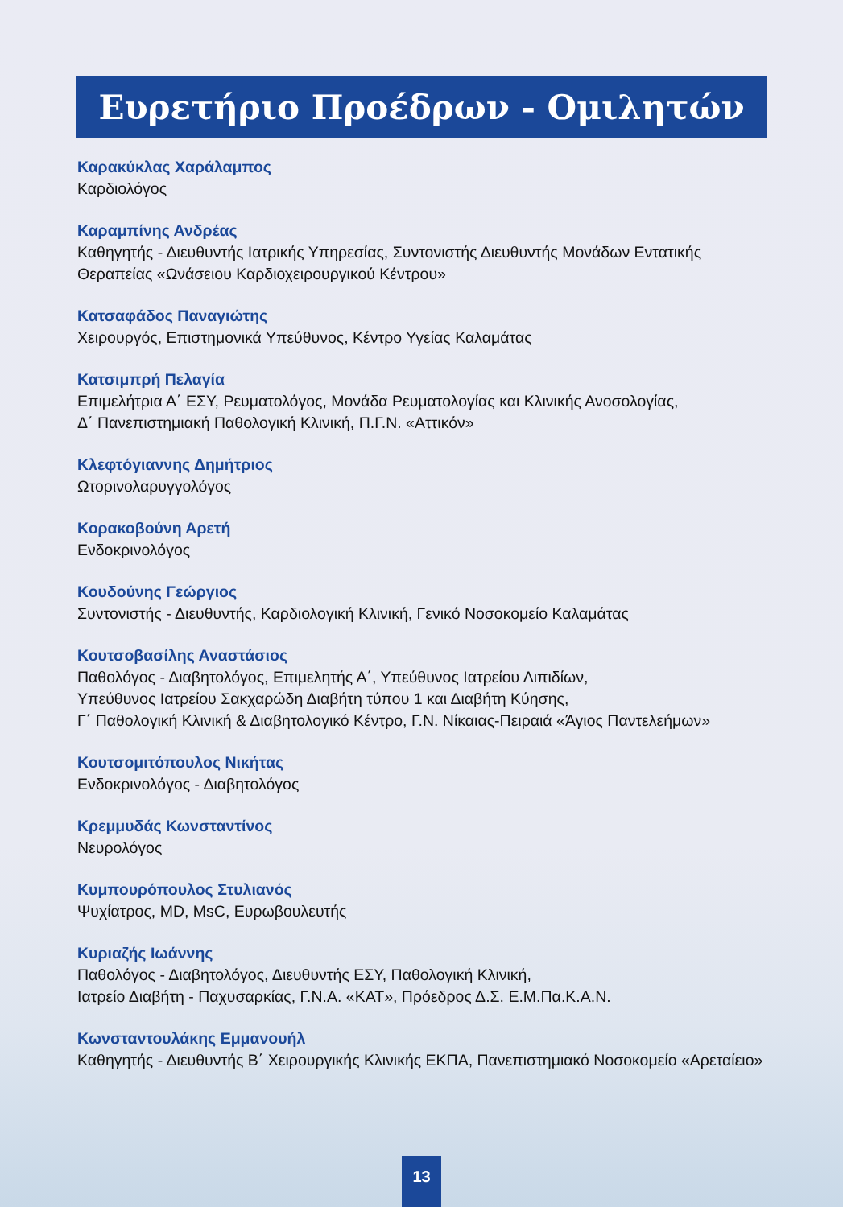Ευρετήριο Προέδρων - Ομιλητών
Καρακύκλας Χαράλαμπος
Καρδιολόγος
Καραμπίνης Ανδρέας
Καθηγητής - Διευθυντής Ιατρικής Υπηρεσίας, Συντονιστής Διευθυντής Μονάδων Εντατικής Θεραπείας «Ωνάσειου Καρδιοχειρουργικού Κέντρου»
Κατσαφάδος Παναγιώτης
Χειρουργός, Επιστημονικά Υπεύθυνος, Κέντρο Υγείας Καλαμάτας
Κατσιμπρή Πελαγία
Επιμελήτρια Α΄ ΕΣΥ, Ρευματολόγος, Μονάδα Ρευματολογίας και Κλινικής Ανοσολογίας,
Δ΄ Πανεπιστημιακή Παθολογική Κλινική, Π.Γ.Ν. «Αττικόν»
Κλεφτόγιαννης Δημήτριος
Ωτορινολαρυγγολόγος
Κορακοβούνη Αρετή
Ενδοκρινολόγος
Κουδούνης Γεώργιος
Συντονιστής - Διευθυντής, Καρδιολογική Κλινική, Γενικό Νοσοκομείο Καλαμάτας
Κουτσοβασίλης Αναστάσιος
Παθολόγος - Διαβητολόγος, Επιμελητής Α΄, Υπεύθυνος Ιατρείου Λιπιδίων,
Υπεύθυνος Ιατρείου Σακχαρώδη Διαβήτη τύπου 1 και Διαβήτη Κύησης,
Γ΄ Παθολογική Κλινική & Διαβητολογικό Κέντρο, Γ.Ν. Νίκαιας-Πειραιά «Άγιος Παντελεήμων»
Κουτσομιτόπουλος Νικήτας
Ενδοκρινολόγος - Διαβητολόγος
Κρεμμυδάς Κωνσταντίνος
Νευρολόγος
Κυμπουρόπουλος Στυλιανός
Ψυχίατρος, MD, MsC, Ευρωβουλευτής
Κυριαζής Ιωάννης
Παθολόγος - Διαβητολόγος, Διευθυντής ΕΣΥ, Παθολογική Κλινική,
Ιατρείο Διαβήτη - Παχυσαρκίας, Γ.Ν.Α. «ΚΑΤ», Πρόεδρος Δ.Σ. Ε.Μ.Πα.Κ.Α.Ν.
Κωνσταντουλάκης Εμμανουήλ
Καθηγητής - Διευθυντής Β΄ Χειρουργικής Κλινικής ΕΚΠΑ, Πανεπιστημιακό Νοσοκομείο «Αρεταίειο»
13